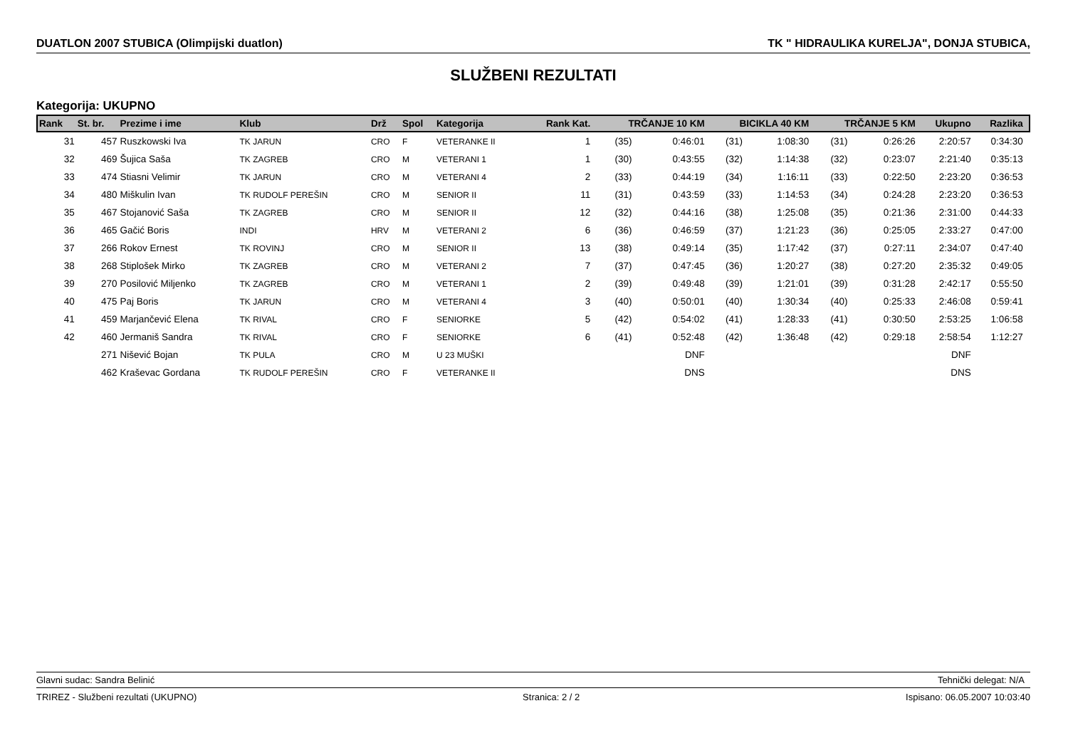DUATLON 2007 STUBICA (Olimpijski duatlon) TK " HIDRAULIKA KURELJA", DONJA STUBICA,
SLUŽBENI REZULTATI
Kategorija: UKUPNO
| Rank | St. br. | Prezime i ime | Klub | Drž | Spol | Kategorija | Rank Kat. | TRČANJE 10 KM | | BICIKLA 40 KM | | TRČANJE 5 KM | | Ukupno | Razlika | |
| --- | --- | --- | --- | --- | --- | --- | --- | --- | --- | --- | --- | --- | --- | --- | --- | --- |
| 31 | 457 | Ruszkowski Iva | TK JARUN | CRO | F | VETERANKE II | 1 | (35) | 0:46:01 | (31) | 1:08:30 | (31) | 0:26:26 | 2:20:57 | 0:34:30 | |
| 32 | 469 | Šujica Saša | TK ZAGREB | CRO | M | VETERANI 1 | 1 | (30) | 0:43:55 | (32) | 1:14:38 | (32) | 0:23:07 | 2:21:40 | 0:35:13 | |
| 33 | 474 | Stiasni Velimir | TK JARUN | CRO | M | VETERANI 4 | 2 | (33) | 0:44:19 | (34) | 1:16:11 | (33) | 0:22:50 | 2:23:20 | 0:36:53 | |
| 34 | 480 | Miškulin Ivan | TK RUDOLF PEREŠIN | CRO | M | SENIOR II | 11 | (31) | 0:43:59 | (33) | 1:14:53 | (34) | 0:24:28 | 2:23:20 | 0:36:53 | |
| 35 | 467 | Stojanović Saša | TK ZAGREB | CRO | M | SENIOR II | 12 | (32) | 0:44:16 | (38) | 1:25:08 | (35) | 0:21:36 | 2:31:00 | 0:44:33 | |
| 36 | 465 | Gačić Boris | INDI | HRV | M | VETERANI 2 | 6 | (36) | 0:46:59 | (37) | 1:21:23 | (36) | 0:25:05 | 2:33:27 | 0:47:00 | |
| 37 | 266 | Rokov Ernest | TK ROVINJ | CRO | M | SENIOR II | 13 | (38) | 0:49:14 | (35) | 1:17:42 | (37) | 0:27:11 | 2:34:07 | 0:47:40 | |
| 38 | 268 | Stiplošek Mirko | TK ZAGREB | CRO | M | VETERANI 2 | 7 | (37) | 0:47:45 | (36) | 1:20:27 | (38) | 0:27:20 | 2:35:32 | 0:49:05 | |
| 39 | 270 | Posilović Miljenko | TK ZAGREB | CRO | M | VETERANI 1 | 2 | (39) | 0:49:48 | (39) | 1:21:01 | (39) | 0:31:28 | 2:42:17 | 0:55:50 | |
| 40 | 475 | Paj Boris | TK JARUN | CRO | M | VETERANI 4 | 3 | (40) | 0:50:01 | (40) | 1:30:34 | (40) | 0:25:33 | 2:46:08 | 0:59:41 | |
| 41 | 459 | Marjančević Elena | TK RIVAL | CRO | F | SENIORKE | 5 | (42) | 0:54:02 | (41) | 1:28:33 | (41) | 0:30:50 | 2:53:25 | 1:06:58 | |
| 42 | 460 | Jermaniš Sandra | TK RIVAL | CRO | F | SENIORKE | 6 | (41) | 0:52:48 | (42) | 1:36:48 | (42) | 0:29:18 | 2:58:54 | 1:12:27 | |
| | 271 | Nišević Bojan | TK PULA | CRO | M | U 23 MUŠKI | | | DNF | | | | | DNF | | |
| | 462 | Kraševac Gordana | TK RUDOLF PEREŠIN | CRO | F | VETERANKE II | | | DNS | | | | | DNS | | |
Glavni sudac: Sandra Belinić Tehnički delegat: N/A
TRIREZ - Službeni rezultati (UKUPNO) Stranica: 2 / 2 Ispisano: 06.05.2007 10:03:40